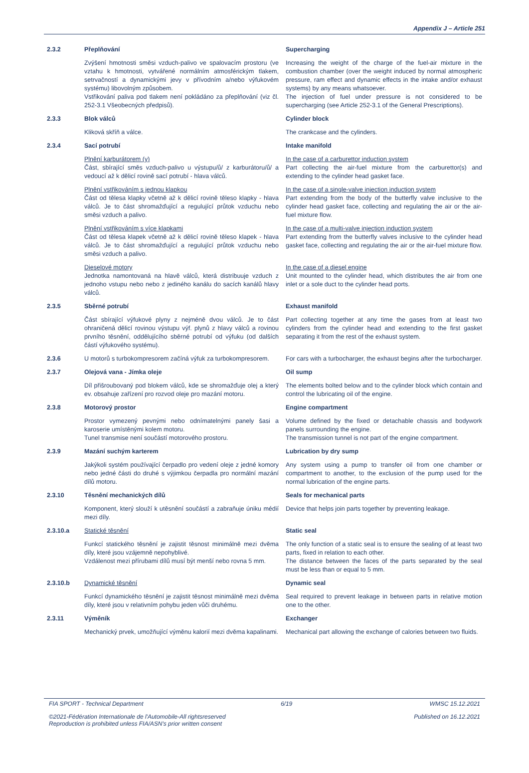Appendix J – Article 251
2.3.2 Přeplňování Supercharging
Zvýšení hmotnosti směsi vzduch-palivo ve spalovacím prostoru (ve vztahu k hmotnosti, vytvářené normálním atmosférickým tlakem, setrvačností a dynamickými jevy v přívodním a/nebo výfukovém systému) libovolným způsobem.
Vstřikování paliva pod tlakem není pokládáno za přeplňování (viz čl. 252-3.1 Všeobecných předpisů).
Increasing the weight of the charge of the fuel-air mixture in the combustion chamber (over the weight induced by normal atmospheric pressure, ram effect and dynamic effects in the intake and/or exhaust systems) by any means whatsoever.
The injection of fuel under pressure is not considered to be supercharging (see Article 252-3.1 of the General Prescriptions).
2.3.3 Blok válců Cylinder block
Kliková skříň a válce. The crankcase and the cylinders.
2.3.4 Sací potrubí Intake manifold
Plnění karburátorem (y)
Část, sbírající směs vzduch-palivo u výstupu/ů/ z karburátoru/ů/ a vedoucí až k dělicí rovině sací potrubí - hlava válců.
In the case of a carburettor induction system
Part collecting the air-fuel mixture from the carburettor(s) and extending to the cylinder head gasket face.
Plnění vstřikováním s jednou klapkou
Část od tělesa klapky včetně až k dělicí rovině těleso klapky - hlava válců. Je to část shromažďující a regulující průtok vzduchu nebo směsi vzduch a palivo.
In the case of a single-valve injection induction system
Part extending from the body of the butterfly valve inclusive to the cylinder head gasket face, collecting and regulating the air or the air-fuel mixture flow.
Plnění vstřikováním s více klapkami
Část od tělesa klapek včetně až k dělicí rovině těleso klapek - hlava válců. Je to část shromažďující a regulující průtok vzduchu nebo směsi vzduch a palivo.
In the case of a multi-valve injection induction system
Part extending from the butterfly valves inclusive to the cylinder head gasket face, collecting and regulating the air or the air-fuel mixture flow.
Dieselové motory
Jednotka namontovaná na hlavě válců, která distribuuje vzduch z jednoho vstupu nebo nebo z jediného kanálu do sacích kanálů hlavy válců.
In the case of a diesel engine
Unit mounted to the cylinder head, which distributes the air from one inlet or a sole duct to the cylinder head ports.
2.3.5 Sběrné potrubí Exhaust manifold
Část sbírající výfukové plyny z nejméně dvou válců. Je to část ohraničená dělicí rovinou výstupu výf. plynů z hlavy válců a rovinou prvního těsnění, oddělujícího sběrné potrubí od výfuku (od dalších částí výfukového systému).
Part collecting together at any time the gases from at least two cylinders from the cylinder head and extending to the first gasket separating it from the rest of the exhaust system.
2.3.6 U motorů s turbokompresorem začíná výfuk za turbokompresorem.
For cars with a turbocharger, the exhaust begins after the turbocharger.
2.3.7 Olejová vana - Jímka oleje Oil sump
Díl přišroubovaný pod blokem válců, kde se shromažďuje olej a který ev. obsahuje zařízení pro rozvod oleje pro mazání motoru.
The elements bolted below and to the cylinder block which contain and control the lubricating oil of the engine.
2.3.8 Motorový prostor Engine compartment
Prostor vymezený pevnými nebo odnímatelnými panely šasi a karoserie umístěnými kolem motoru.
Tunel transmise není součástí motorového prostoru.
Volume defined by the fixed or detachable chassis and bodywork panels surrounding the engine.
The transmission tunnel is not part of the engine compartment.
2.3.9 Mazání suchým karterem Lubrication by dry sump
Jakýkoli systém používající čerpadlo pro vedení oleje z jedné komory nebo jedné části do druhé s výjimkou čerpadla pro normální mazání dílů motoru.
Any system using a pump to transfer oil from one chamber or compartment to another, to the exclusion of the pump used for the normal lubrication of the engine parts.
2.3.10 Těsnění mechanických dílů Seals for mechanical parts
Komponent, který slouží k utěsnění součástí a zabraňuje úniku médií mezi díly.
Device that helps join parts together by preventing leakage.
2.3.10.a Statické těsnění Static seal
Funkcí statického těsnění je zajistit těsnost minimálně mezi dvěma díly, které jsou vzájemně nepohyblivé.
Vzdálenost mezi přírubami dílů musí být menší nebo rovna 5 mm.
The only function of a static seal is to ensure the sealing of at least two parts, fixed in relation to each other.
The distance between the faces of the parts separated by the seal must be less than or equal to 5 mm.
2.3.10.b Dynamické těsnění Dynamic seal
Funkcí dynamického těsnění je zajistit těsnost minimálně mezi dvěma díly, které jsou v relativním pohybu jeden vůči druhému.
Seal required to prevent leakage in between parts in relative motion one to the other.
2.3.11 Výměník Exchanger
Mechanický prvek, umožňující výměnu kalorií mezi dvěma kapalinami.
Mechanical part allowing the exchange of calories between two fluids.
FIA SPORT - Technical Department 6/19 WMSC 15.12.2021
©2021-Fédération Internationale de l'Automobile-All rightsreserved
Reproduction is prohibited unless FIA/ASN's prior written consent Published on 16.12.2021